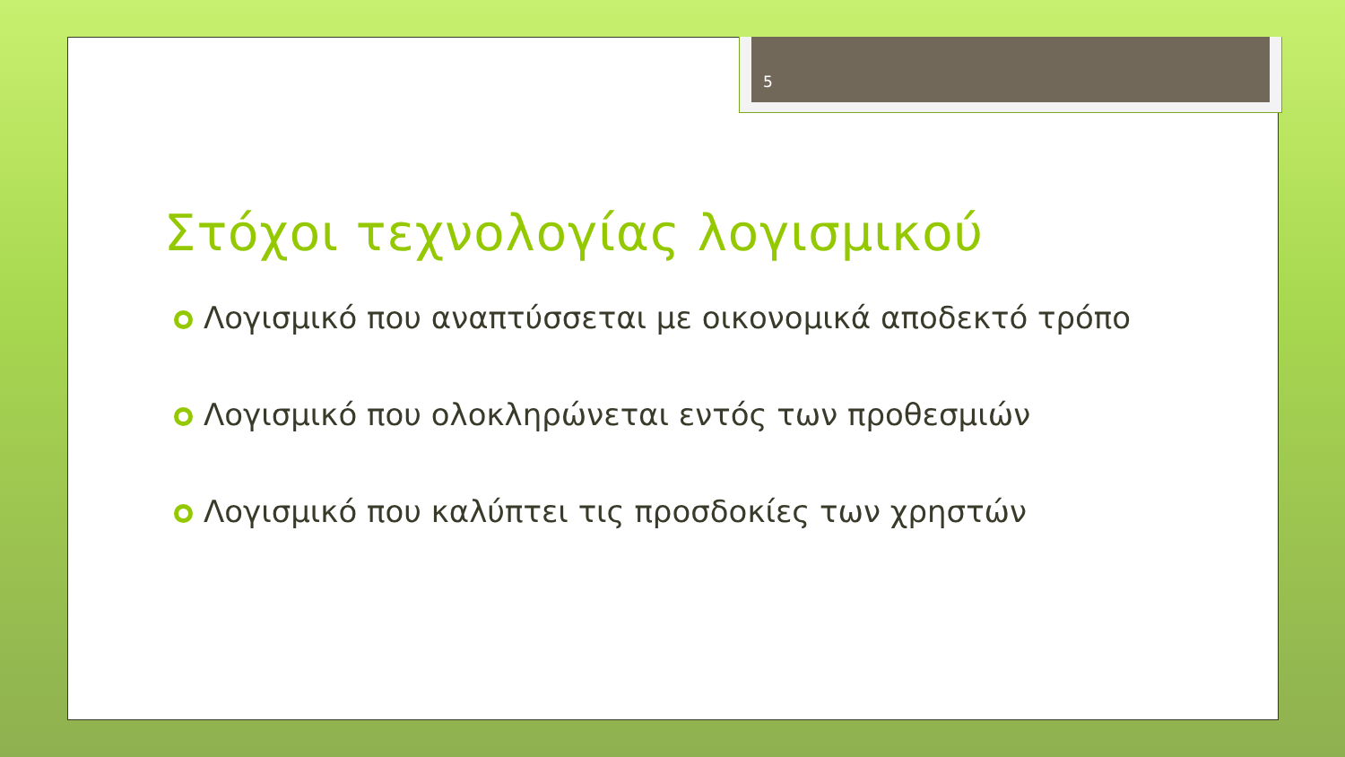5
Στόχοι τεχνολογίας λογισμικού
Λογισμικό που αναπτύσσεται με οικονομικά αποδεκτό τρόπο
Λογισμικό που ολοκληρώνεται εντός των προθεσμιών
Λογισμικό που καλύπτει τις προσδοκίες των χρηστών